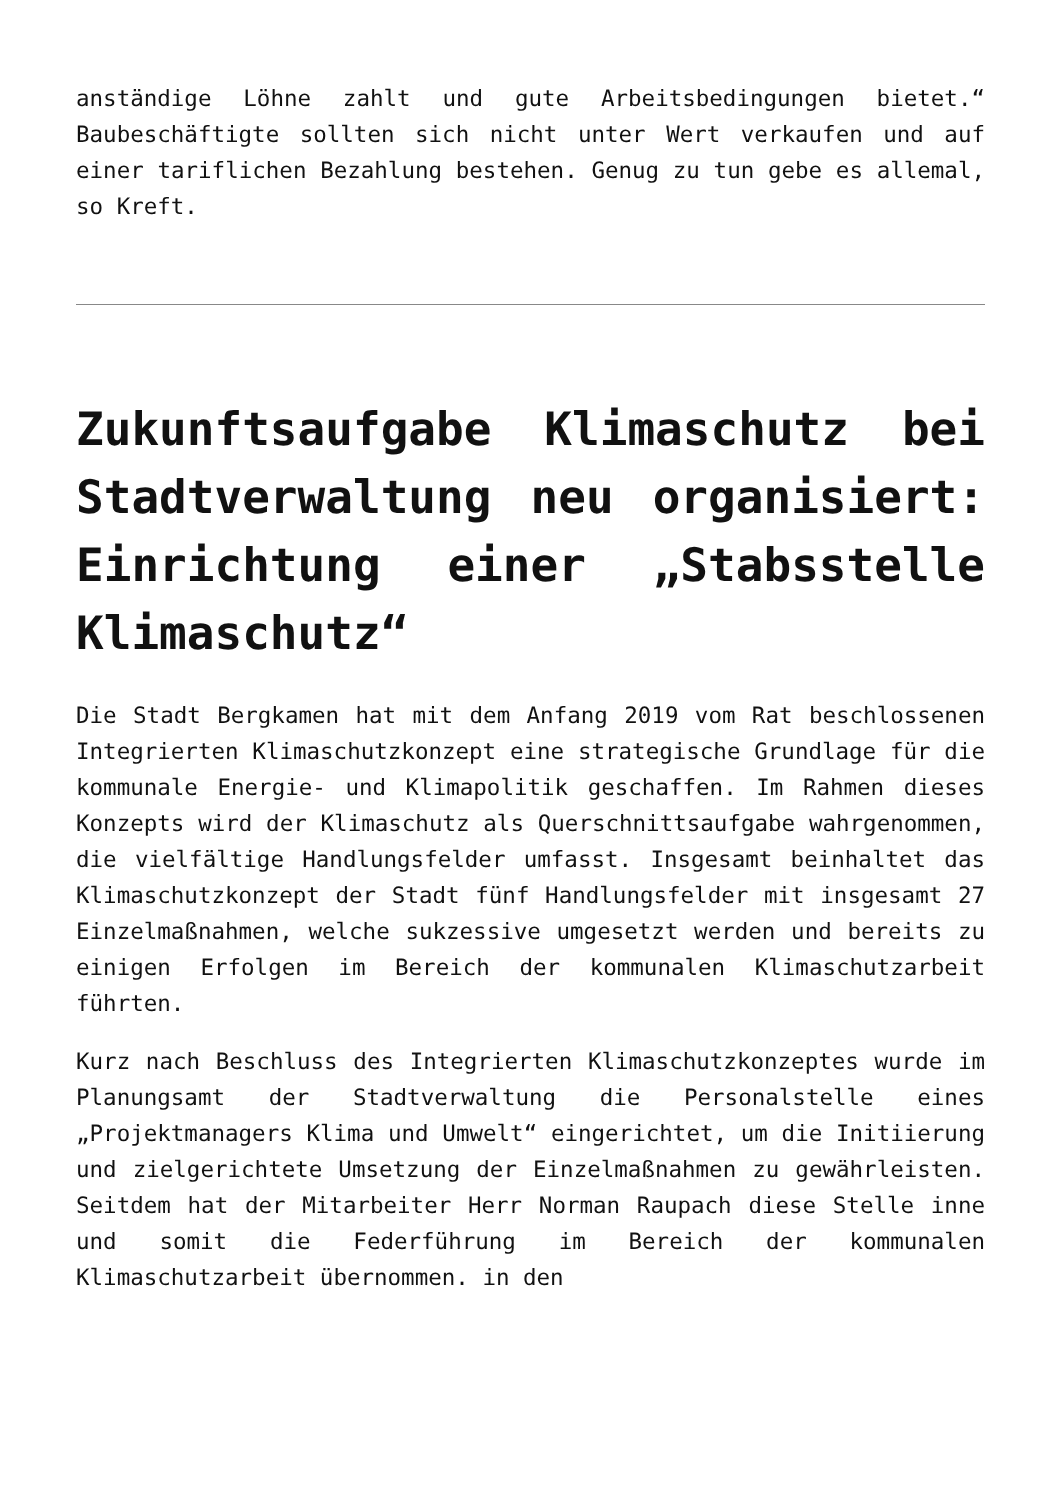anständige Löhne zahlt und gute Arbeitsbedingungen bietet.“ Baubeschäftigte sollten sich nicht unter Wert verkaufen und auf einer tariflichen Bezahlung bestehen. Genug zu tun gebe es allemal, so Kreft.
Zukunftsaufgabe Klimaschutz bei Stadtverwaltung neu organisiert: Einrichtung einer „Stabsstelle Klimaschutz“
Die Stadt Bergkamen hat mit dem Anfang 2019 vom Rat beschlossenen Integrierten Klimaschutzkonzept eine strategische Grundlage für die kommunale Energie- und Klimapolitik geschaffen. Im Rahmen dieses Konzepts wird der Klimaschutz als Querschnittsaufgabe wahrgenommen, die vielfältige Handlungsfelder umfasst. Insgesamt beinhaltet das Klimaschutzkonzept der Stadt fünf Handlungsfelder mit insgesamt 27 Einzelmaßnahmen, welche sukzessive umgesetzt werden und bereits zu einigen Erfolgen im Bereich der kommunalen Klimaschutzarbeit führten.
Kurz nach Beschluss des Integrierten Klimaschutzkonzeptes wurde im Planungsamt der Stadtverwaltung die Personalstelle eines „Projektmanagers Klima und Umwelt“ eingerichtet, um die Initiierung und zielgerichtete Umsetzung der Einzelmaßnahmen zu gewährleisten. Seitdem hat der Mitarbeiter Herr Norman Raupach diese Stelle inne und somit die Federführung im Bereich der kommunalen Klimaschutzarbeit übernommen. in den